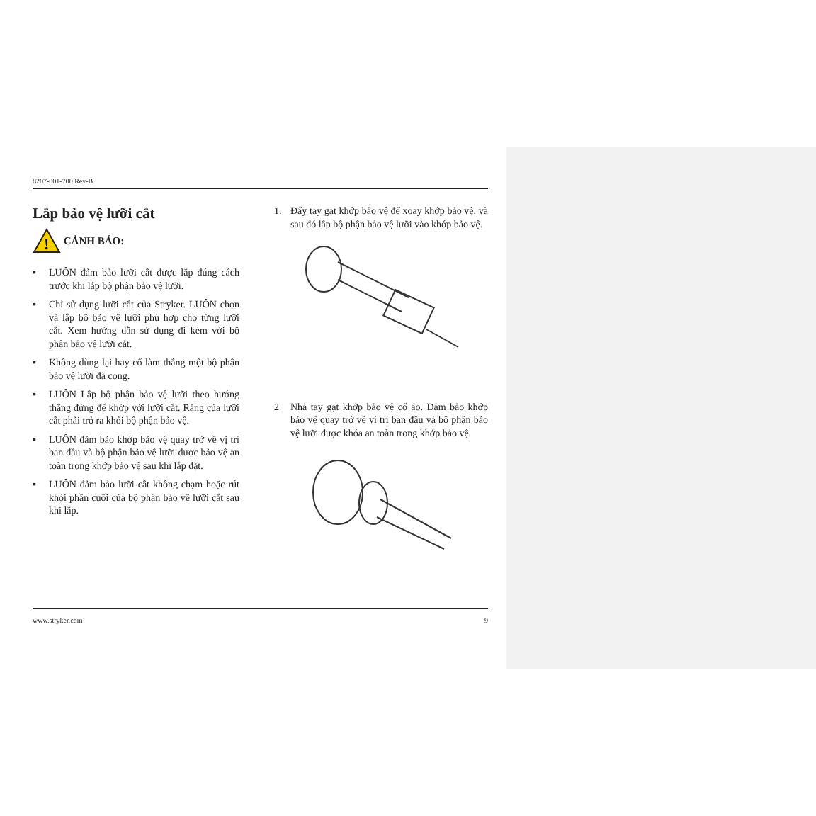8207-001-700 Rev-B
Lắp bảo vệ lưỡi cắt
!
CẢNH BÁO:
▪ LUÔN đảm bảo lưỡi cắt được lắp đúng cách trước khi lắp bộ phận bảo vệ lưỡi.
▪ Chỉ sử dụng lưỡi cắt của Stryker. LUÔN chọn và lắp bộ bảo vệ lưỡi phù hợp cho từng lưỡi cắt. Xem hướng dẫn sử dụng đi kèm với bộ phận bảo vệ lưỡi cắt.
▪ Không dùng lại hay cố làm thẳng một bộ phận bảo vệ lưỡi đã cong.
▪ LUÔN Lắp bộ phận bảo vệ lưỡi theo hướng thẳng đứng để khớp với lưỡi cắt. Răng của lưỡi cắt phải trỏ ra khỏi bộ phận bảo vệ.
▪ LUÔN đảm bảo khớp bảo vệ quay trở về vị trí ban đầu và bộ phận bảo vệ lưỡi được bảo vệ an toàn trong khớp bảo vệ sau khi lắp đặt.
▪ LUÔN đảm bảo lưỡi cắt không chạm hoặc rút khỏi phần cuối của bộ phận bảo vệ lưỡi cắt sau khi lắp.
1. Đẩy tay gạt khớp bảo vệ để xoay khớp bảo vệ, và sau đó lắp bộ phận bảo vệ lưỡi vào khớp bảo vệ.
2 Nhả tay gạt khớp bảo vệ cổ áo. Đảm bảo khớp bảo vệ quay trở về vị trí ban đầu và bộ phận bảo vệ lưỡi được khóa an toàn trong khớp bảo vệ.
www.stryker.com 9